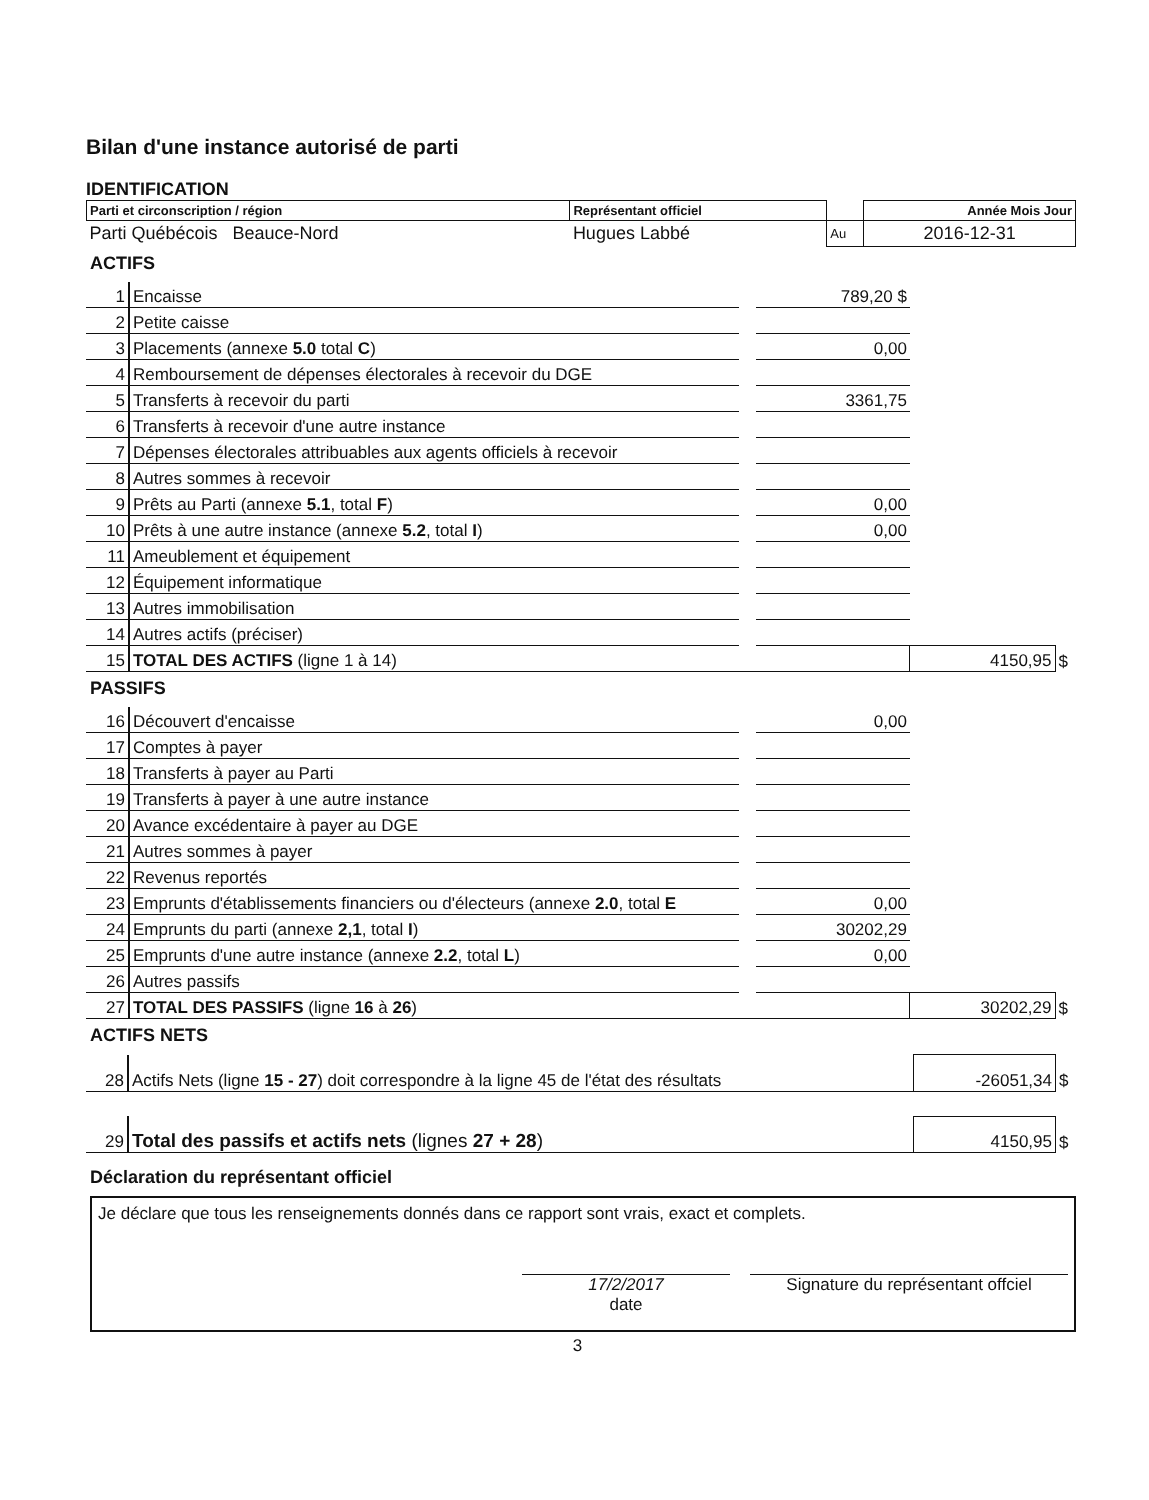Bilan d'une instance autorisé de parti
IDENTIFICATION
| Parti et circonscription / région | Représentant officiel | | Année Mois Jour |
| Parti Québécois Beauce-Nord | Hugues Labbé | Au | 2016-12-31 |
ACTIFS
| 1 | Encaisse | | 789,20 $ | | |
| 2 | Petite caisse | | | | |
| 3 | Placements (annexe 5.0 total C ) | | 0,00 | | |
| 4 | Remboursement de dépenses électorales à recevoir du DGE | | | | |
| 5 | Transferts à recevoir du parti | | 3361,75 | | |
| 6 | Transferts à recevoir d'une autre instance | | | | |
| 7 | Dépenses électorales attribuables aux agents officiels à recevoir | | | | |
| 8 | Autres sommes à recevoir | | | | |
| 9 | Prêts au Parti (annexe 5.1 , total F ) | | 0,00 | | |
| 10 | Prêts à une autre instance (annexe 5.2 , total I ) | | 0,00 | | |
| 11 | Ameublement et équipement | | | | |
| 12 | Équipement informatique | | | | |
| 13 | Autres immobilisation | | | | |
| 14 | Autres actifs (préciser) | | | | |
| 15 | TOTAL DES ACTIFS (ligne 1 à 14) | | | 4150,95 | $ |
PASSIFS
| 16 | Découvert d'encaisse | | 0,00 | | |
| 17 | Comptes à payer | | | | |
| 18 | Transferts à payer au Parti | | | | |
| 19 | Transferts à payer à une autre instance | | | | |
| 20 | Avance excédentaire à payer au DGE | | | | |
| 21 | Autres sommes à payer | | | | |
| 22 | Revenus reportés | | | | |
| 23 | Emprunts d'établissements financiers ou d'électeurs (annexe 2.0 , total E | | 0,00 | | |
| 24 | Emprunts du parti (annexe 2,1 , total I ) | | 30202,29 | | |
| 25 | Emprunts d'une autre instance (annexe 2.2 , total L ) | | 0,00 | | |
| 26 | Autres passifs | | | | |
| 27 | TOTAL DES PASSIFS (ligne 16 à 26 ) | | | 30202,29 | $ |
ACTIFS NETS
| 28 | Actifs Nets (ligne 15 - 27 ) doit correspondre à la ligne 45 de l'état des résultats | -26051,34 | $ |
| 29 | Total des passifs et actifs nets (lignes 27 + 28 ) | 4150,95 | $ |
Déclaration du représentant officiel
Je déclare que tous les renseignements donnés dans ce rapport sont vrais, exact et complets.
17/2/2017
date
Signature du représentant offciel
3